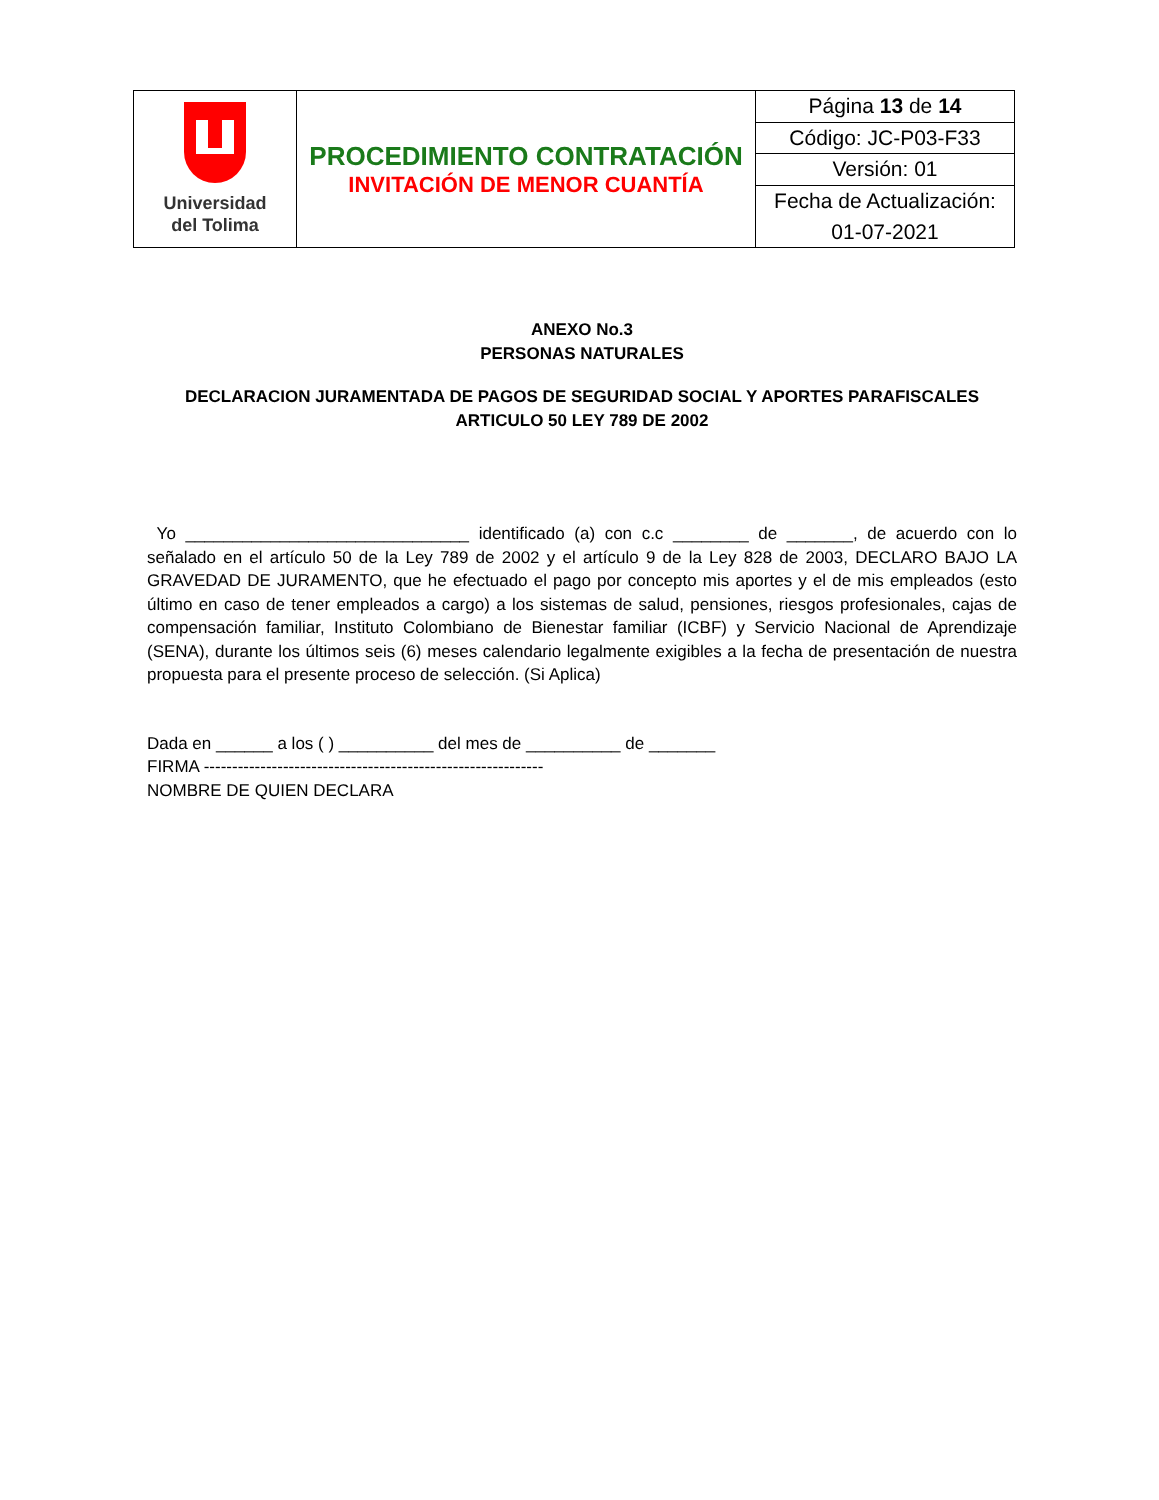| Universidad del Tolima | PROCEDIMIENTO CONTRATACIÓN INVITACIÓN DE MENOR CUANTÍA | Página 13 de 14 |
| | | Código: JC-P03-F33 |
| | | Versión: 01 |
| | | Fecha de Actualización: |
| | | 01-07-2021 |
ANEXO No.3
PERSONAS NATURALES
DECLARACION JURAMENTADA DE PAGOS DE SEGURIDAD SOCIAL Y APORTES PARAFISCALES ARTICULO 50 LEY 789 DE 2002
Yo ______________________________ identificado (a) con c.c ________ de _______, de acuerdo con lo señalado en el artículo 50 de la Ley 789 de 2002 y el artículo 9 de la Ley 828 de 2003, DECLARO BAJO LA GRAVEDAD DE JURAMENTO, que he efectuado el pago por concepto mis aportes y el de mis empleados (esto último en caso de tener empleados a cargo) a los sistemas de salud, pensiones, riesgos profesionales, cajas de compensación familiar, Instituto Colombiano de Bienestar familiar (ICBF) y Servicio Nacional de Aprendizaje (SENA), durante los últimos seis (6) meses calendario legalmente exigibles a la fecha de presentación de nuestra propuesta para el presente proceso de selección. (Si Aplica)
Dada en ______ a los ( ) __________ del mes de __________ de _______
FIRMA ------------------------------------------------------------
NOMBRE DE QUIEN DECLARA